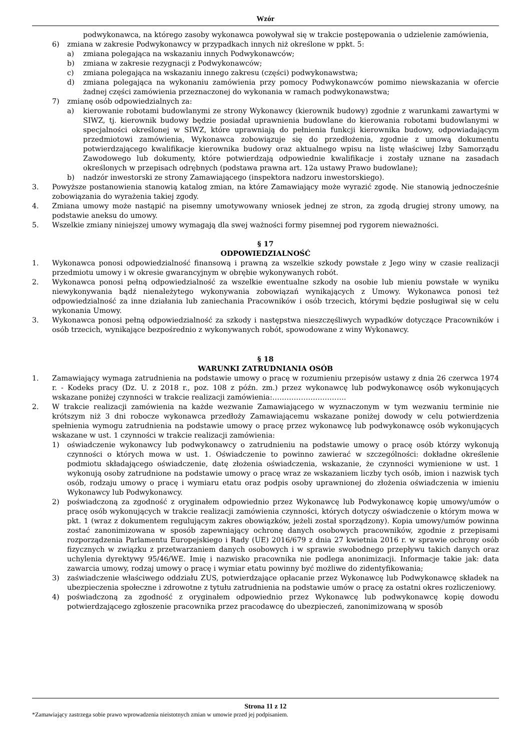Wzór
podwykonawca, na którego zasoby wykonawca powoływał się w trakcie postępowania o udzielenie zamówienia,
6) zmiana w zakresie Podwykonawcy w przypadkach innych niż określone w ppkt. 5:
a) zmiana polegająca na wskazaniu innych Podwykonawców;
b) zmiana w zakresie rezygnacji z Podwykonawców;
c) zmiana polegająca na wskazaniu innego zakresu (części) podwykonawstwa;
d) zmiana polegająca na wykonaniu zamówienia przy pomocy Podwykonawców pomimo niewskazania w ofercie żadnej części zamówienia przeznaczonej do wykonania w ramach podwykonawstwa;
7) zmianę osób odpowiedzialnych za:
a) kierowanie robotami budowlanymi ze strony Wykonawcy (kierownik budowy) zgodnie z warunkami zawartymi w SIWZ, tj. kierownik budowy będzie posiadał uprawnienia budowlane do kierowania robotami budowlanymi w specjalności określonej w SIWZ, które uprawniają do pełnienia funkcji kierownika budowy, odpowiadającym przedmiotowi zamówienia, Wykonawca zobowiązuje się do przedłożenia, zgodnie z umową dokumentu potwierdzającego kwalifikacje kierownika budowy oraz aktualnego wpisu na listę właściwej Izby Samorządu Zawodowego lub dokumenty, które potwierdzają odpowiednie kwalifikacje i zostały uznane na zasadach określonych w przepisach odrębnych (podstawa prawna art. 12a ustawy Prawo budowlane);
b) nadzór inwestorski ze strony Zamawiającego (inspektora nadzoru inwestorskiego).
3. Powyższe postanowienia stanowią katalog zmian, na które Zamawiający może wyrazić zgodę. Nie stanowią jednocześnie zobowiązania do wyrażenia takiej zgody.
4. Zmiana umowy może nastąpić na pisemny umotywowany wniosek jednej ze stron, za zgodą drugiej strony umowy, na podstawie aneksu do umowy.
5. Wszelkie zmiany niniejszej umowy wymagają dla swej ważności formy pisemnej pod rygorem nieważności.
§ 17
ODPOWIEDZIALNOŚĆ
1. Wykonawca ponosi odpowiedzialność finansową i prawną za wszelkie szkody powstałe z Jego winy w czasie realizacji przedmiotu umowy i w okresie gwarancyjnym w obrębie wykonywanych robót.
2. Wykonawca ponosi pełną odpowiedzialność za wszelkie ewentualne szkody na osobie lub mieniu powstałe w wyniku niewykonywania bądź nienależytego wykonywania zobowiązań wynikających z Umowy. Wykonawca ponosi też odpowiedzialność za inne działania lub zaniechania Pracowników i osób trzecich, którymi będzie posługiwał się w celu wykonania Umowy.
3. Wykonawca ponosi pełną odpowiedzialność za szkody i następstwa nieszczęśliwych wypadków dotyczące Pracowników i osób trzecich, wynikające bezpośrednio z wykonywanych robót, spowodowane z winy Wykonawcy.
§ 18
WARUNKI ZATRUDNIANIA OSÓB
1. Zamawiający wymaga zatrudnienia na podstawie umowy o pracę w rozumieniu przepisów ustawy z dnia 26 czerwca 1974 r. - Kodeks pracy (Dz. U. z 2018 r., poz. 108 z późn. zm.) przez wykonawcę lub podwykonawcę osób wykonujących wskazane poniżej czynności w trakcie realizacji zamówienia:………………………….
2. W trakcie realizacji zamówienia na każde wezwanie Zamawiającego w wyznaczonym w tym wezwaniu terminie nie krótszym niż 3 dni robocze wykonawca przedłoży Zamawiającemu wskazane poniżej dowody w celu potwierdzenia spełnienia wymogu zatrudnienia na podstawie umowy o pracę przez wykonawcę lub podwykonawcę osób wykonujących wskazane w ust. 1 czynności w trakcie realizacji zamówienia:
1) oświadczenie wykonawcy lub podwykonawcy o zatrudnieniu na podstawie umowy o pracę osób którzy wykonują czynności o których mowa w ust. 1. Oświadczenie to powinno zawierać w szczególności: dokładne określenie podmiotu składającego oświadczenie, datę złożenia oświadczenia, wskazanie, że czynności wymienione w ust. 1 wykonują osoby zatrudnione na podstawie umowy o pracę wraz ze wskazaniem liczby tych osób, imion i nazwisk tych osób, rodzaju umowy o pracę i wymiaru etatu oraz podpis osoby uprawnionej do złożenia oświadczenia w imieniu Wykonawcy lub Podwykonawcy.
2) poświadczoną za zgodność z oryginałem odpowiednio przez Wykonawcę lub Podwykonawcę kopię umowy/umów o pracę osób wykonujących w trakcie realizacji zamówienia czynności, których dotyczy oświadczenie o którym mowa w pkt. 1 (wraz z dokumentem regulującym zakres obowiązków, jeżeli został sporządzony). Kopia umowy/umów powinna zostać zanonimizowana w sposób zapewniający ochronę danych osobowych pracowników, zgodnie z przepisami rozporządzenia Parlamentu Europejskiego i Rady (UE) 2016/679 z dnia 27 kwietnia 2016 r. w sprawie ochrony osób fizycznych w związku z przetwarzaniem danych osobowych i w sprawie swobodnego przepływu takich danych oraz uchylenia dyrektywy 95/46/WE. Imię i nazwisko pracownika nie podlega anonimizacji. Informacje takie jak: data zawarcia umowy, rodzaj umowy o pracę i wymiar etatu powinny być możliwe do zidentyfikowania;
3) zaświadczenie właściwego oddziału ZUS, potwierdzające opłacanie przez Wykonawcę lub Podwykonawcę składek na ubezpieczenia społeczne i zdrowotne z tytułu zatrudnienia na podstawie umów o pracę za ostatni okres rozliczeniowy.
4) poświadczoną za zgodność z oryginałem odpowiednio przez Wykonawcę lub podwykonawcę kopię dowodu potwierdzającego zgłoszenie pracownika przez pracodawcę do ubezpieczeń, zanonimizowaną w sposób
Strona 11 z 12
*Zamawiający zastrzega sobie prawo wprowadzenia nieistotnych zmian w umowie przed jej podpisaniem.